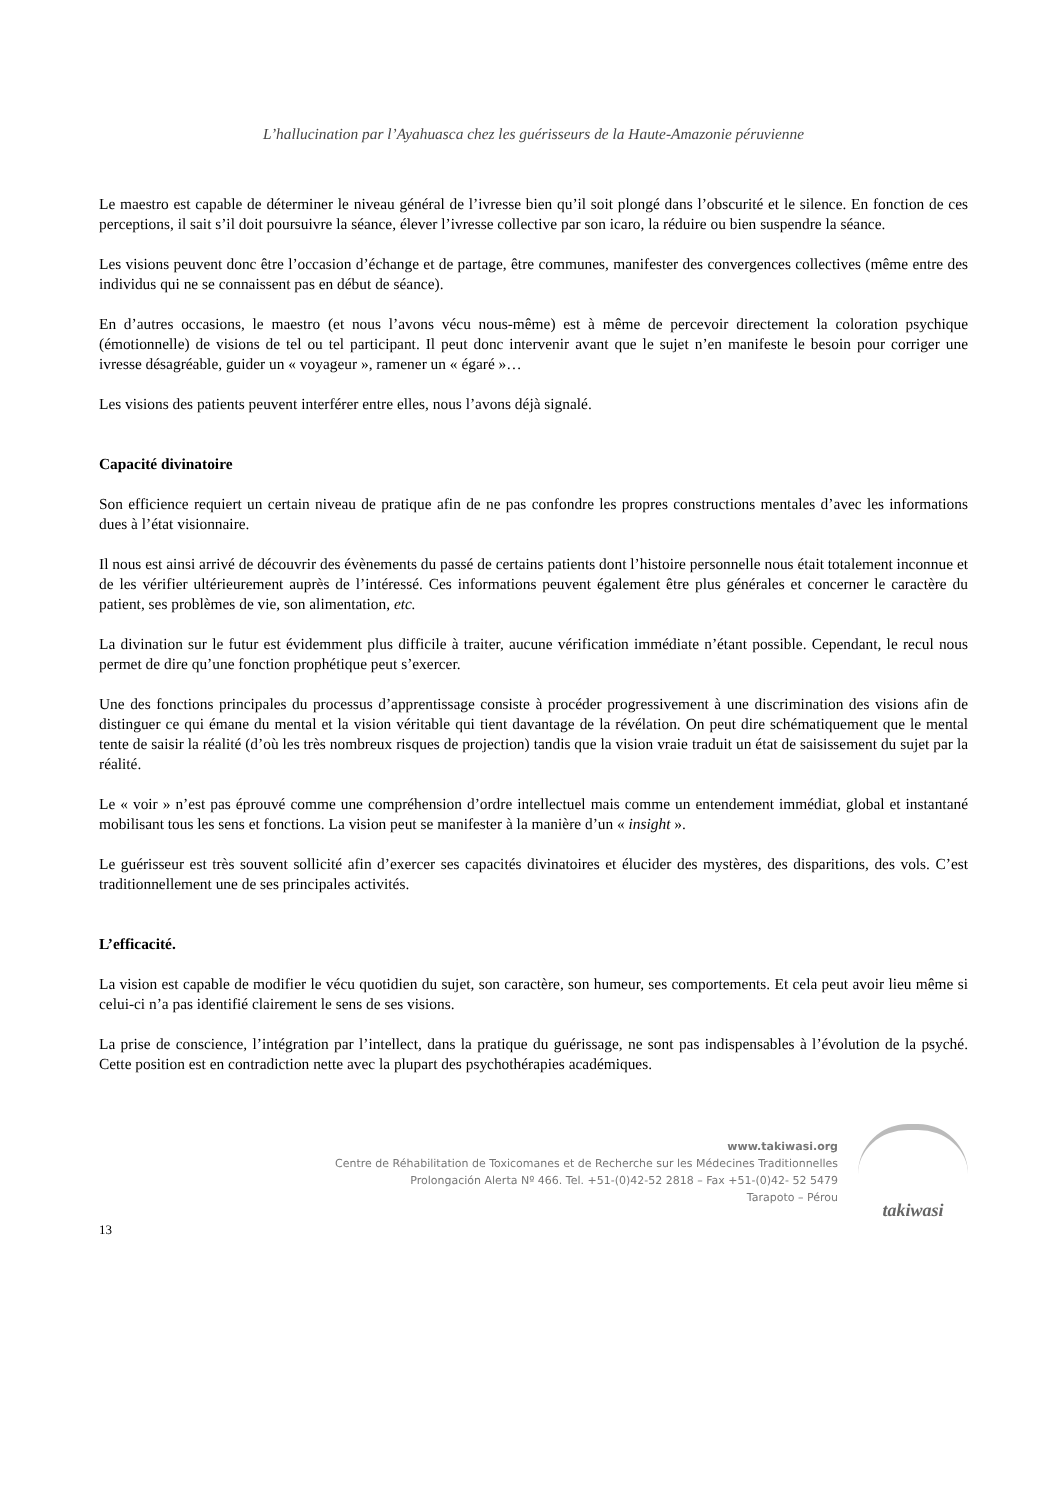L’hallucination par l’Ayahuasca chez les guérisseurs de la Haute-Amazonie péruvienne
Le maestro est capable de déterminer le niveau général de l’ivresse bien qu’il soit plongé dans l’obscurité et le silence. En fonction de ces perceptions, il sait s’il doit poursuivre la séance, élever l’ivresse collective par son icaro, la réduire ou bien suspendre la séance.
Les visions peuvent donc être l’occasion d’échange et de partage, être communes, manifester des convergences collectives (même entre des individus qui ne se connaissent pas en début de séance).
En d’autres occasions, le maestro (et nous l’avons vécu nous-même) est à même de percevoir directement la coloration psychique (émotionnelle) de visions de tel ou tel participant. Il peut donc intervenir avant que le sujet n’en manifeste le besoin pour corriger une ivresse désagréable, guider un « voyageur », ramener un « égaré »…
Les visions des patients peuvent interférer entre elles, nous l’avons déjà signalé.
Capacité divinatoire
Son efficience requiert un certain niveau de pratique afin de ne pas confondre les propres constructions mentales d’avec les informations dues à l’état visionnaire.
Il nous est ainsi arrivé de découvrir des évènements du passé de certains patients dont l’histoire personnelle nous était totalement inconnue et de les vérifier ultérieurement auprès de l’intéressé. Ces informations peuvent également être plus générales et concerner le caractère du patient, ses problèmes de vie, son alimentation, etc.
La divination sur le futur est évidemment plus difficile à traiter, aucune vérification immédiate n’étant possible. Cependant, le recul nous permet de dire qu’une fonction prophétique peut s’exercer.
Une des fonctions principales du processus d’apprentissage consiste à procéder progressivement à une discrimination des visions afin de distinguer ce qui émane du mental et la vision véritable qui tient davantage de la révélation. On peut dire schématiquement que le mental tente de saisir la réalité (d’où les très nombreux risques de projection) tandis que la vision vraie traduit un état de saisissement du sujet par la réalité.
Le « voir » n’est pas éprouvé comme une compréhension d’ordre intellectuel mais comme un entendement immédiat, global et instantané mobilisant tous les sens et fonctions. La vision peut se manifester à la manière d’un « insight ».
Le guérisseur est très souvent sollicité afin d’exercer ses capacités divinatoires et élucider des mystères, des disparitions, des vols. C’est traditionnellement une de ses principales activités.
L’efficacité.
La vision est capable de modifier le vécu quotidien du sujet, son caractère, son humeur, ses comportements. Et cela peut avoir lieu même si celui-ci n’a pas identifié clairement le sens de ses visions.
La prise de conscience, l’intégration par l’intellect, dans la pratique du guérissage, ne sont pas indispensables à l’évolution de la psyché. Cette position est en contradiction nette avec la plupart des psychothérapies académiques.
www.takiwasi.org
Centre de Réhabilitation de Toxicomanes et de Recherche sur les Médecines Traditionnelles
Prolongación Alerta Nº 466. Tel. +51-(0)42-52 2818 – Fax +51-(0)42- 52 5479
Tarapoto – Pérou
takiwasi
13